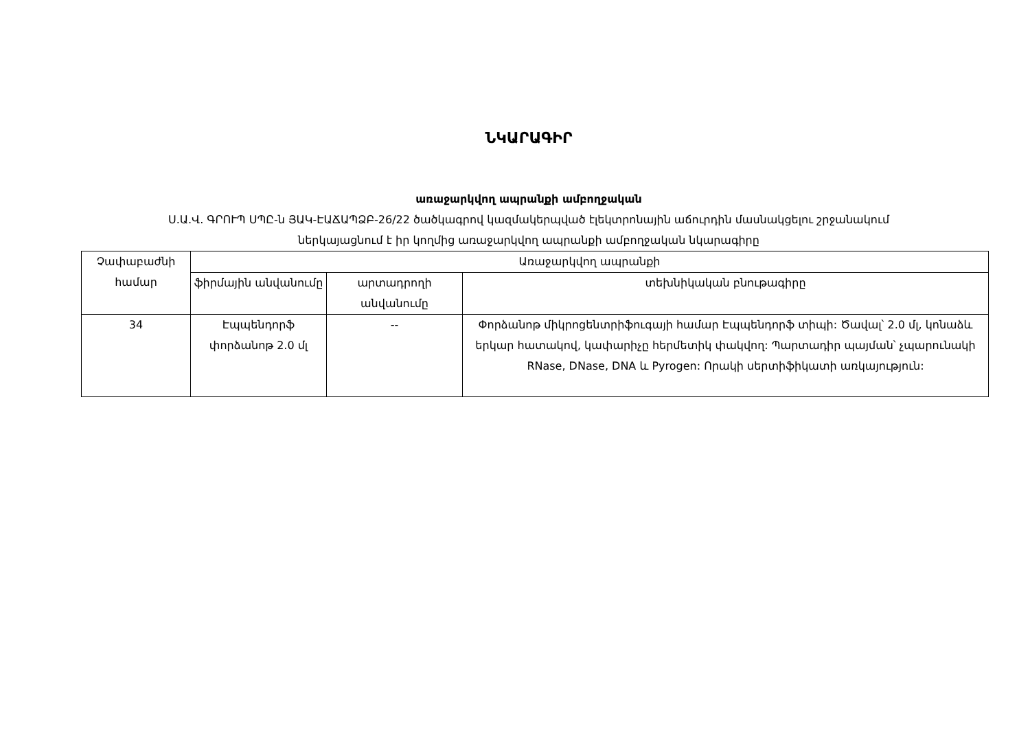ՆԿԱՐԱԳԻՐ
առաջարկվող ապրանքի ամբողջական
Ս.Ա.Վ. ԳՐՈՒՊ ՍՊԸ-ն ՅԱԿ-ԷԱՃԱՊՁԲ-26/22 ծածկագրով կազմակերպված էլեկտրոնային աճուրդին մասնակցելու շրջանակում
ներկայացնում է իր կողմից առաջարկվող ապրանքի ամբողջական նկարագիրը
| Չափաբաժնի համար | Առաջարկվող ապրանքի | | |
| --- | --- | --- | --- |
| | ֆիրմային անվանումը | արտադրողի անվանումը | տեխնիկական բնութագիրը |
| 34 | Էպպենդորֆ փորձանոթ 2.0 մլ | -- | Փորձանոթ միկրոցենտրիֆուգայի համար Էպպենդորֆ տիպի: Ծավալ՝ 2.0 մլ, կոնաձև երկար հատակով, կափարիչը հերմետիկ փակվող: Պարտադիր պայման՝ չպարունակի RNase, DNase, DNA և Pyrogen: Որակի սերտիֆիկատի առկայություն: |